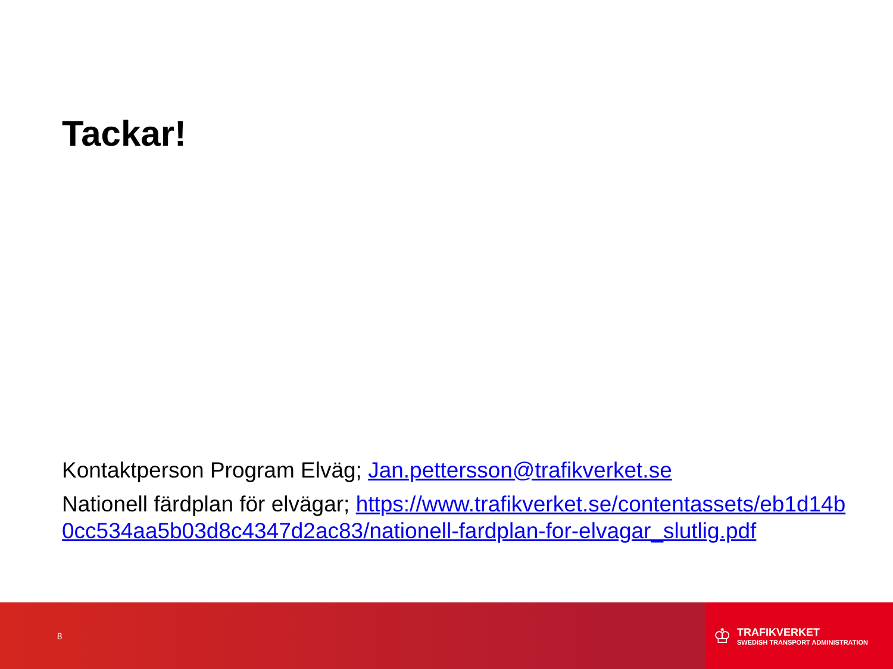Tackar!
Kontaktperson Program Elväg; Jan.pettersson@trafikverket.se
Nationell färdplan för elvägar; https://www.trafikverket.se/contentassets/eb1d14b0cc534aa5b03d8c4347d2ac83/nationell-fardplan-for-elvagar_slutlig.pdf
8
♔
TRAFIKVERKET
SWEDISH TRANSPORT ADMINISTRATION